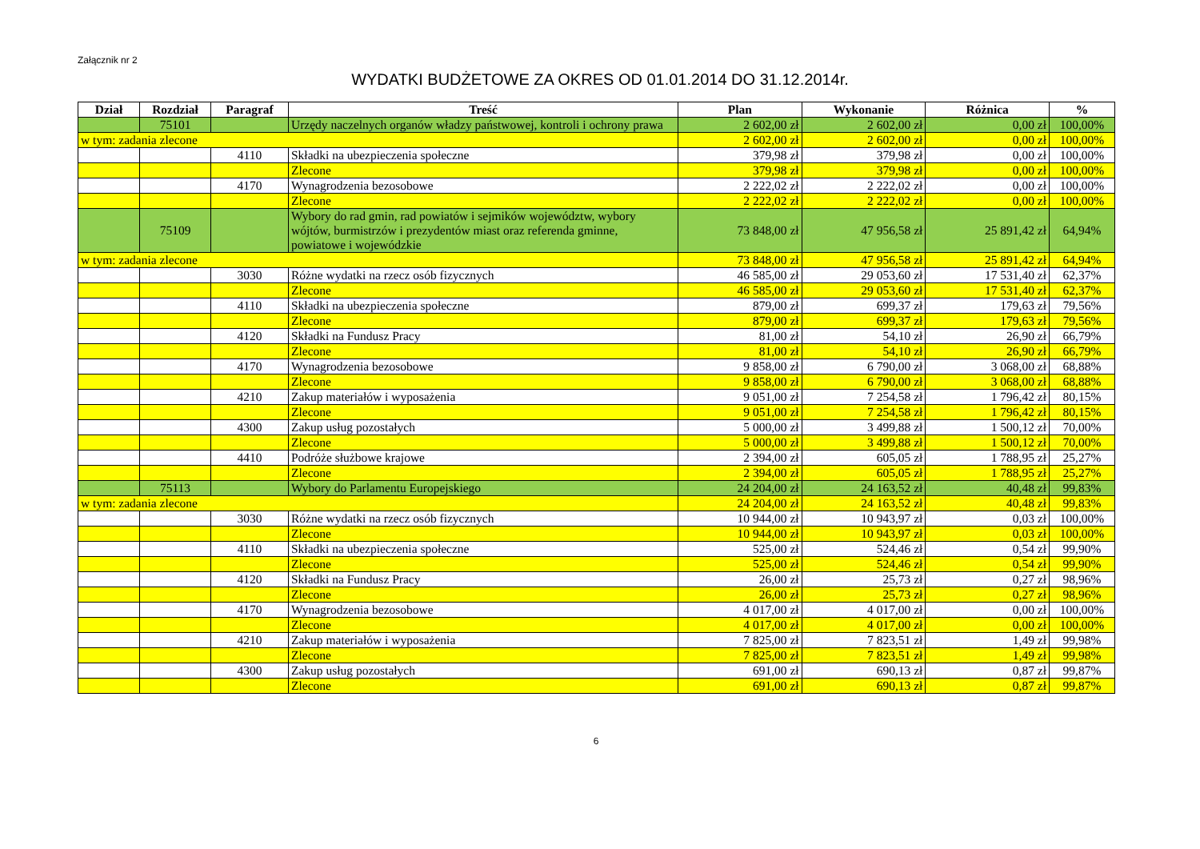Załącznik nr 2
WYDATKI BUDŻETOWE ZA OKRES OD 01.01.2014 DO 31.12.2014r.
| Dział | Rozdział | Paragraf | Treść | Plan | Wykonanie | Różnica | % |
| --- | --- | --- | --- | --- | --- | --- | --- |
| | 75101 | | Urzędy naczelnych organów władzy państwowej, kontroli i ochrony prawa | 2 602,00 zł | 2 602,00 zł | 0,00 zł | 100,00% |
| w tym: zadania zlecone | | | | 2 602,00 zł | 2 602,00 zł | 0,00 zł | 100,00% |
| | | 4110 | Składki na ubezpieczenia społeczne | 379,98 zł | 379,98 zł | 0,00 zł | 100,00% |
| | | | Zlecone | 379,98 zł | 379,98 zł | 0,00 zł | 100,00% |
| | | 4170 | Wynagrodzenia bezosobowe | 2 222,02 zł | 2 222,02 zł | 0,00 zł | 100,00% |
| | | | Zlecone | 2 222,02 zł | 2 222,02 zł | 0,00 zł | 100,00% |
| | 75109 | | Wybory do rad gmin, rad powiatów i sejmików województw, wybory wójtów, burmistrzów i prezydentów miast oraz referenda gminne, powiatowe i wojewódzkie | 73 848,00 zł | 47 956,58 zł | 25 891,42 zł | 64,94% |
| w tym: zadania zlecone | | | | 73 848,00 zł | 47 956,58 zł | 25 891,42 zł | 64,94% |
| | | 3030 | Różne wydatki na rzecz osób fizycznych | 46 585,00 zł | 29 053,60 zł | 17 531,40 zł | 62,37% |
| | | | Zlecone | 46 585,00 zł | 29 053,60 zł | 17 531,40 zł | 62,37% |
| | | 4110 | Składki na ubezpieczenia społeczne | 879,00 zł | 699,37 zł | 179,63 zł | 79,56% |
| | | | Zlecone | 879,00 zł | 699,37 zł | 179,63 zł | 79,56% |
| | | 4120 | Składki na Fundusz Pracy | 81,00 zł | 54,10 zł | 26,90 zł | 66,79% |
| | | | Zlecone | 81,00 zł | 54,10 zł | 26,90 zł | 66,79% |
| | | 4170 | Wynagrodzenia bezosobowe | 9 858,00 zł | 6 790,00 zł | 3 068,00 zł | 68,88% |
| | | | Zlecone | 9 858,00 zł | 6 790,00 zł | 3 068,00 zł | 68,88% |
| | | 4210 | Zakup materiałów i wyposażenia | 9 051,00 zł | 7 254,58 zł | 1 796,42 zł | 80,15% |
| | | | Zlecone | 9 051,00 zł | 7 254,58 zł | 1 796,42 zł | 80,15% |
| | | 4300 | Zakup usług pozostałych | 5 000,00 zł | 3 499,88 zł | 1 500,12 zł | 70,00% |
| | | | Zlecone | 5 000,00 zł | 3 499,88 zł | 1 500,12 zł | 70,00% |
| | | 4410 | Podróże służbowe krajowe | 2 394,00 zł | 605,05 zł | 1 788,95 zł | 25,27% |
| | | | Zlecone | 2 394,00 zł | 605,05 zł | 1 788,95 zł | 25,27% |
| | 75113 | | Wybory do Parlamentu Europejskiego | 24 204,00 zł | 24 163,52 zł | 40,48 zł | 99,83% |
| w tym: zadania zlecone | | | | 24 204,00 zł | 24 163,52 zł | 40,48 zł | 99,83% |
| | | 3030 | Różne wydatki na rzecz osób fizycznych | 10 944,00 zł | 10 943,97 zł | 0,03 zł | 100,00% |
| | | | Zlecone | 10 944,00 zł | 10 943,97 zł | 0,03 zł | 100,00% |
| | | 4110 | Składki na ubezpieczenia społeczne | 525,00 zł | 524,46 zł | 0,54 zł | 99,90% |
| | | | Zlecone | 525,00 zł | 524,46 zł | 0,54 zł | 99,90% |
| | | 4120 | Składki na Fundusz Pracy | 26,00 zł | 25,73 zł | 0,27 zł | 98,96% |
| | | | Zlecone | 26,00 zł | 25,73 zł | 0,27 zł | 98,96% |
| | | 4170 | Wynagrodzenia bezosobowe | 4 017,00 zł | 4 017,00 zł | 0,00 zł | 100,00% |
| | | | Zlecone | 4 017,00 zł | 4 017,00 zł | 0,00 zł | 100,00% |
| | | 4210 | Zakup materiałów i wyposażenia | 7 825,00 zł | 7 823,51 zł | 1,49 zł | 99,98% |
| | | | Zlecone | 7 825,00 zł | 7 823,51 zł | 1,49 zł | 99,98% |
| | | 4300 | Zakup usług pozostałych | 691,00 zł | 690,13 zł | 0,87 zł | 99,87% |
| | | | Zlecone | 691,00 zł | 690,13 zł | 0,87 zł | 99,87% |
6